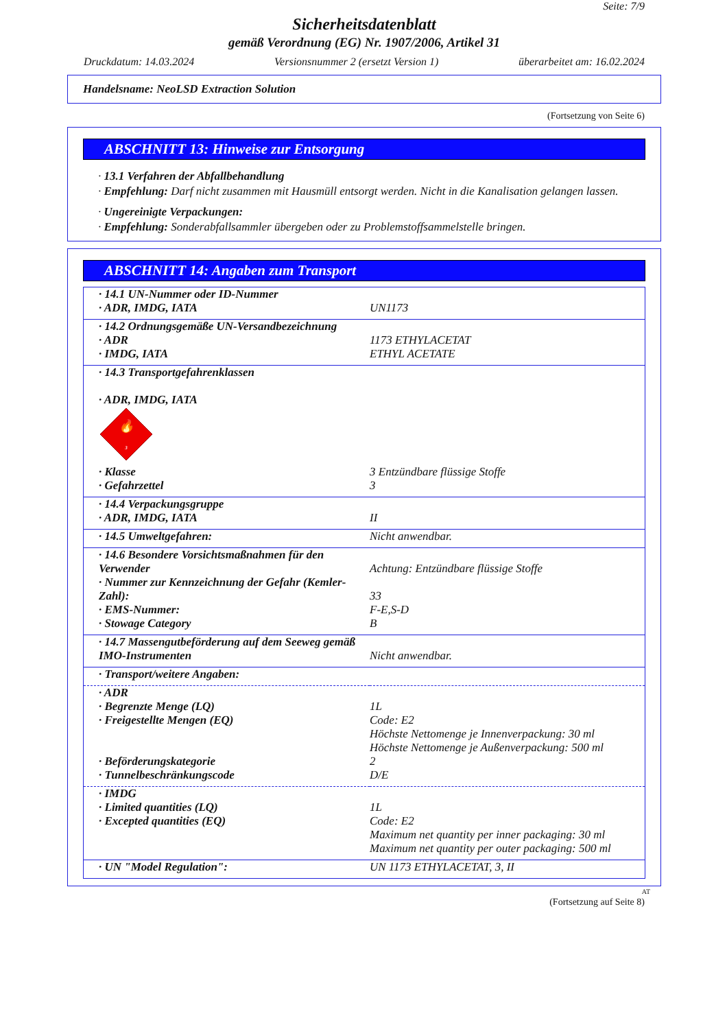Seite: 7/9
Sicherheitsdatenblatt
gemäß Verordnung (EG) Nr. 1907/2006, Artikel 31
Druckdatum: 14.03.2024 Versionsnummer 2 (ersetzt Version 1) überarbeitet am: 16.02.2024
Handelsname: NeoLSD Extraction Solution
(Fortsetzung von Seite 6)
ABSCHNITT 13: Hinweise zur Entsorgung
· 13.1 Verfahren der Abfallbehandlung
· Empfehlung: Darf nicht zusammen mit Hausmüll entsorgt werden. Nicht in die Kanalisation gelangen lassen.
· Ungereinigte Verpackungen:
· Empfehlung: Sonderabfallsammler übergeben oder zu Problemstoffsammelstelle bringen.
ABSCHNITT 14: Angaben zum Transport
| · 14.1 UN-Nummer oder ID-Nummer | |
| · ADR, IMDG, IATA | UN1173 |
| · 14.2 Ordnungsgemäße UN-Versandbezeichnung | |
| · ADR | 1173 ETHYLACETAT |
| · IMDG, IATA | ETHYL ACETATE |
| · 14.3 Transportgefahrenklassen · ADR, IMDG, IATA 🔥 3 | |
| · Klasse | 3 Entzündbare flüssige Stoffe |
| · Gefahrzettel | 3 |
| · 14.4 Verpackungsgruppe | |
| · ADR, IMDG, IATA | II |
| · 14.5 Umweltgefahren: | Nicht anwendbar. |
| · 14.6 Besondere Vorsichtsmaßnahmen für den Verwender | Achtung: Entzündbare flüssige Stoffe |
| · Nummer zur Kennzeichnung der Gefahr (Kemler-Zahl): | 33 |
| · EMS-Nummer: | F-E,S-D |
| · Stowage Category | B |
| · 14.7 Massengutbeförderung auf dem Seeweg gemäß IMO-Instrumenten | Nicht anwendbar. |
| · Transport/weitere Angaben: | |
| · ADR | |
| · Begrenzte Menge (LQ) | 1L |
| · Freigestellte Mengen (EQ) | Code: E2 Höchste Nettomenge je Innenverpackung: 30 ml Höchste Nettomenge je Außenverpackung: 500 ml |
| · Beförderungskategorie | 2 |
| · Tunnelbeschränkungscode | D/E |
| · IMDG | |
| · Limited quantities (LQ) | 1L |
| · Excepted quantities (EQ) | Code: E2 Maximum net quantity per inner packaging: 30 ml Maximum net quantity per outer packaging: 500 ml |
| · UN "Model Regulation": | UN 1173 ETHYLACETAT, 3, II |
AT
(Fortsetzung auf Seite 8)